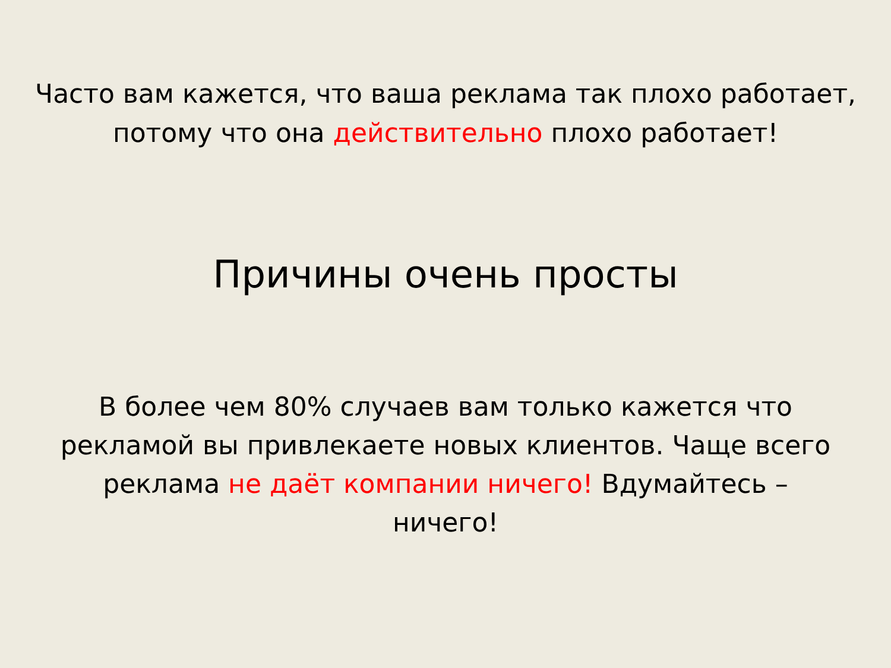Часто вам кажется, что ваша реклама так плохо работает,
потому что она действительно плохо работает!
Причины очень просты
В более чем 80% случаев вам только кажется что рекламой вы привлекаете новых клиентов. Чаще всего реклама не даёт компании ничего! Вдумайтесь – ничего!